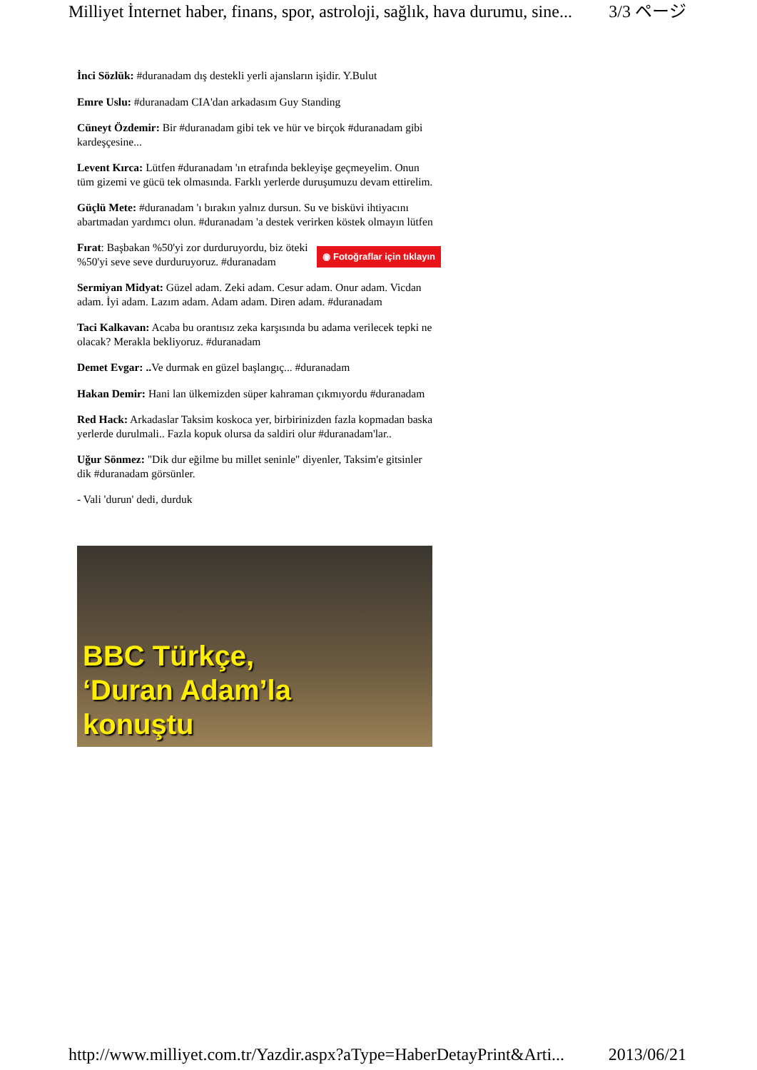Milliyet İnternet haber, finans, spor, astroloji, sağlık, hava durumu, sine... 3/3 ページ
İnci Sözlük: #duranadam dış destekli yerli ajansların işidir. Y.Bulut
Emre Uslu: #duranadam CIA'dan arkadasım Guy Standing
Cüneyt Özdemir: Bir #duranadam gibi tek ve hür ve birçok #duranadam gibi kardeşçesine...
Levent Kırca: Lütfen #duranadam 'ın etrafında bekleyişe geçmeyelim. Onun tüm gizemi ve gücü tek olmasında. Farklı yerlerde duruşumuzu devam ettirelim.
Güçlü Mete: #duranadam 'ı bırakın yalnız dursun. Su ve bisküvi ihtiyacını abartmadan yardımcı olun. #duranadam 'a destek verirken köstek olmayın lütfen
◉ Fotoğraflar için tıklayın Fırat: Başbakan %50'yi zor durduruyordu, biz öteki %50'yi seve seve durduruyoruz. #duranadam
Sermiyan Midyat: Güzel adam. Zeki adam. Cesur adam. Onur adam. Vicdan adam. İyi adam. Lazım adam. Adam adam. Diren adam. #duranadam
Taci Kalkavan: Acaba bu orantısız zeka karşısında bu adama verilecek tepki ne olacak? Merakla bekliyoruz. #duranadam
Demet Evgar: .. Ve durmak en güzel başlangıç... #duranadam
Hakan Demir: Hani lan ülkemizden süper kahraman çıkmıyordu #duranadam
Red Hack: Arkadaslar Taksim koskoca yer, birbirinizden fazla kopmadan baska yerlerde durulmali.. Fazla kopuk olursa da saldiri olur #duranadam'lar..
Uğur Sönmez: "Dik dur eğilme bu millet seninle" diyenler, Taksim'e gitsinler dik #duranadam görsünler.
- Vali 'durun' dedi, durduk
BBC Türkçe,
‘Duran Adam’la
konuştu
http://www.milliyet.com.tr/Yazdir.aspx?aType=HaberDetayPrint&Arti... 2013/06/21